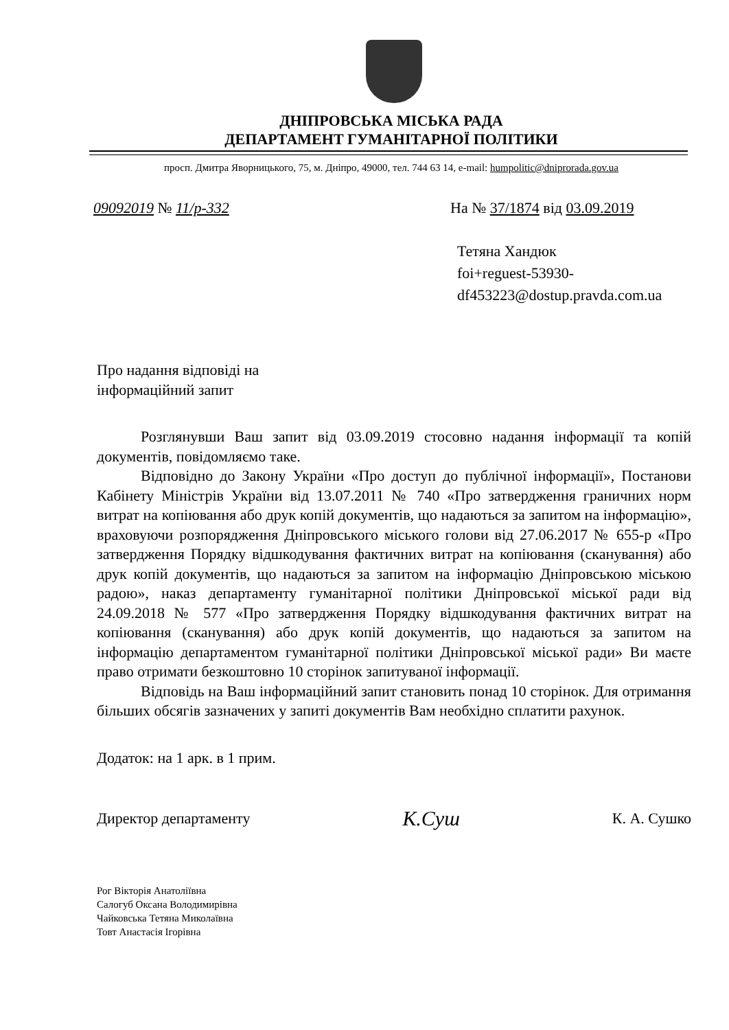ДНІПРОВСЬКА МІСЬКА РАДА
ДЕПАРТАМЕНТ ГУМАНІТАРНОЇ ПОЛІТИКИ
просп. Дмитра Яворницького, 75, м. Дніпро, 49000, тел. 744 63 14, e-mail: humpolitic@dniprorada.gov.ua
09092019 № 11/р-332 На № 37/1874 від 03.09.2019
Тетяна Хандюк
foi+reguest-53930-
df453223@dostup.pravda.com.ua
Про надання відповіді на
інформаційний запит
Розглянувши Ваш запит від 03.09.2019 стосовно надання інформації та копій документів, повідомляємо таке.
Відповідно до Закону України «Про доступ до публічної інформації», Постанови Кабінету Міністрів України від 13.07.2011 № 740 «Про затвердження граничних норм витрат на копіювання або друк копій документів, що надаються за запитом на інформацію», враховуючи розпорядження Дніпровського міського голови від 27.06.2017 № 655-р «Про затвердження Порядку відшкодування фактичних витрат на копіювання (сканування) або друк копій документів, що надаються за запитом на інформацію Дніпровською міською радою», наказ департаменту гуманітарної політики Дніпровської міської ради від 24.09.2018 № 577 «Про затвердження Порядку відшкодування фактичних витрат на копіювання (сканування) або друк копій документів, що надаються за запитом на інформацію департаментом гуманітарної політики Дніпровської міської ради» Ви маєте право отримати безкоштовно 10 сторінок запитуваної інформації.
Відповідь на Ваш інформаційний запит становить понад 10 сторінок. Для отримання більших обсягів зазначених у запиті документів Вам необхідно сплатити рахунок.
Додаток: на 1 арк. в 1 прим.
Директор департаменту К.Суш К. А. Сушко
Рог Вікторія Анатоліївна
Салогуб Оксана Володимирівна
Чайковська Тетяна Миколаївна
Товт Анастасія Ігорівна